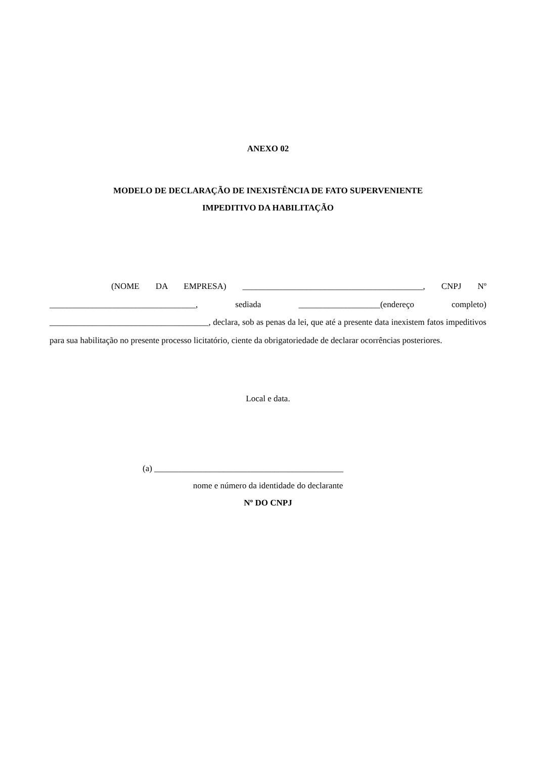ANEXO 02
MODELO DE DECLARAÇÃO DE INEXISTÊNCIA DE FATO SUPERVENIENTE
IMPEDITIVO DA HABILITAÇÃO
(NOME DA EMPRESA) __________________________________________, CNPJ Nº __________________________________, sediada ___________________(endereço completo) _____________________________________, declara, sob as penas da lei, que até a presente data inexistem fatos impeditivos para sua habilitação no presente processo licitatório, ciente da obrigatoriedade de declarar ocorrências posteriores.
Local e data.
(a) ____________________________________________
nome e número da identidade do declarante
Nº DO CNPJ